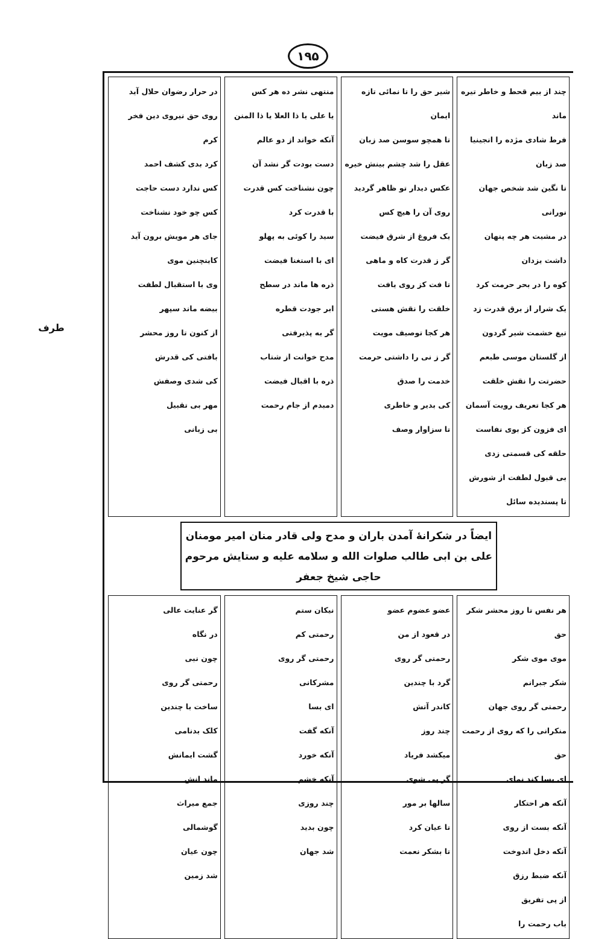۱۹۵
طرف
چند از بیم قحط و خاطر تیره ماند
فرط شادی مژده را انجینیا صد زبان
تا نگین شد شخص جهان نورانی
در مشیت هر چه پنهان داشت یزدان
کوه را در بحر حرمت کرد
یک شرار از برق قدرت زد
تیغ خشمت شیر گردون
از گلستان موسی طبعم
حضرتت را نقش خلقت
هر کجا تعریف رویت آسمان
ای فزون کز بوی نفاست
حلقه کی قسمتی زدی
بی قبول لطفت از شورش
تا پسندیده سائل
شیر حق را تا نمائی تازه ایمان
تا همچو سوسن صد زبان
عقل را شد چشم بینش خیره
عکس دیدار تو ظاهر گردید
روی آن را هیچ کس
یک فروغ از شرق فیضت
گر ز قدرت کاه و ماهی
تا فت کز روی یافت
خلقت را نقش هستی
هر کجا توصیف مویت
گر ز نی را داشتی حرمت
خدمت را صدق
کی بدیر و خاطری
تا سزاوار وصف
منتهی نشر ده هر کس
یا علی یا ذا العلا یا ذا المنن
آنکه خواند از دو عالم
دست بودت گر نشد آن
چون نشناخت کس قدرت
با قدرت کرد
سید را کوئی به پهلو
ای با استغنا فیضت
ذره ها ماند در سطح
ابر جودت قطره
گر به پذیرفتی
مدح خوانت از شتاب
ذره با اقبال فیضت
دمبدم از جام رحمت
در حرار رضوان حلال آید
روی حق نیروی دین فخر کرم
کرد بدی کشف احمد
کس ندارد دست حاجت
کس چو خود نشناخت
جای هر مویش برون آید
کاینچنین موی
وی با استقبال لطفت
بیضه ماند سپهر
از کنون تا روز محشر
بافتی کی قدرش
کی شدی وصفش
مهر بی تقبیل
بی زبانی
ایضاً در شکرانهٔ آمدن باران و مدح ولی قادر منان امیر مومنان
علی بن ابی طالب صلوات الله و سلامه علیه و ستایش مرحوم حاجی شیخ جعفر
هر نفس تا روز محشر شکر حق
موی موی شکر
شکر جبرانم
رحمتی گر روی جهان
منکرانی را که روی از رحمت حق
ای بسا کند نمای
آنکه هر احتکار
آنکه بست از روی
آنکه دخل اندوخت
آنکه ضبط رزق
از پی تفریق
باب رحمت را
عضو عضوم عضو
در قعود از من
رحمتی گر روی
گرد با چندین
کاندر آتش
چند روز
میکشد فریاد
گر پی شوی
سالها بر مور
تا عیان کرد
تا بشکر نعمت
نیکان ستم
رحمتی کم
رحمتی گر روی
مشرکانی
ای بسا
آنکه گفت
آنکه خورد
آنکه خشم
چند روزی
چون بدید
شد جهان
گر عنایت عالی
در نگاه
چون نبی
رحمتی گر روی
ساخت با چندین
کلک بدنامی
گشت ایمانش
ماند انش
جمع میراث
گوشمالی
چون عیان
شد زمین